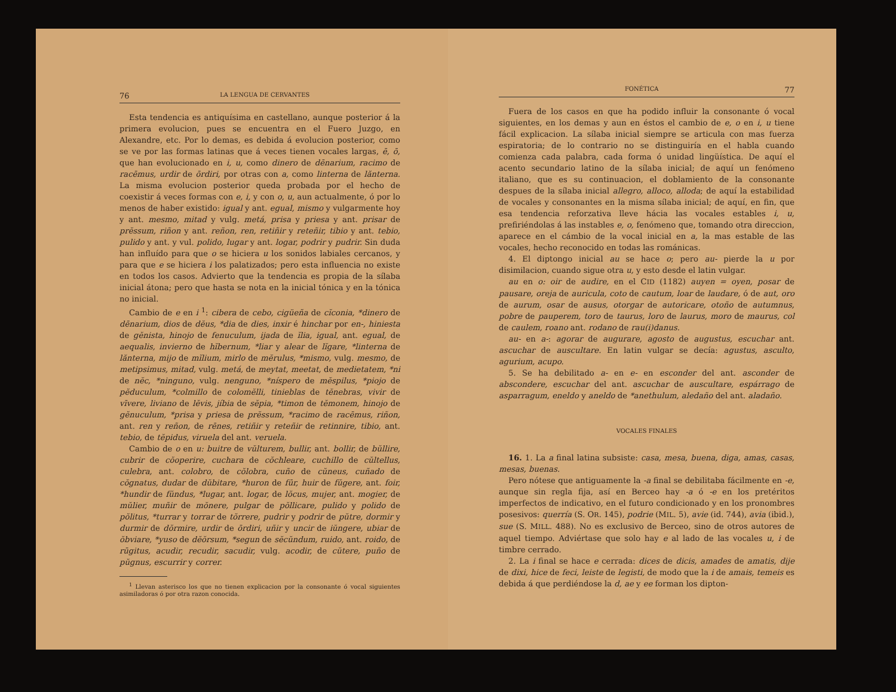76 LA LENGUA DE CERVANTES
Esta tendencia es antiquísima en castellano, aunque posterior á la primera evolucion, pues se encuentra en el Fuero Juzgo, en Alexandre, etc. Por lo demas, es debida á evolucion posterior, como se ve por las formas latinas que á veces tienen vocales largas, ē, ō, que han evolucionado en i, u, como dinero de dēnarium, racimo de racēmus, urdir de ōrdiri, por otras con a, como linterna de lănterna. La misma evolucion posterior queda probada por el hecho de coexistir á veces formas con e, i, y con o, u, aun actualmente, ó por lo menos de haber existido: igual y ant. egual, mismo y vulgarmente hoy y ant. mesmo, mitad y vulg. metá, prisa y priesa y ant. prisar de prĕssum, riñon y ant. reñon, ren, retiñir y reteñir, tibio y ant. tebio, pulido y ant. y vul. polido, lugar y ant. logar, podrir y pudrir. Sin duda han influído para que o se hiciera u los sonidos labiales cercanos, y para que e se hiciera i los palatizados; pero esta influencia no existe en todos los casos. Advierto que la tendencia es propia de la sílaba inicial átona; pero que hasta se nota en la inicial tónica y en la tónica no inicial.
Cambio de e en i <sup>1</sup>: cibera de cebo, cigüeña de cĭconia, *dinero de dēnarium, dios de dĕus, *dia de dies, inxir é hinchar por en-, hiniesta de gĕnista, hinojo de fenuculum, ijada de ĭlia, igual, ant. egual, de aequalis, invierno de hĭbernum, *liar y alear de lĭgare, *linterna de lănterna, mijo de mĭlium, mirlo de mĕrulus, *mismo, vulg. mesmo, de metipsimus, mitad, vulg. metá, de meytat, meetat, de medietatem, *ni de nĕc, *ninguno, vulg. nenguno, *níspero de mĕspilus, *piojo de pĕduculum, *colmillo de colomĕlli, tinieblas de tĕnebras, vivir de vīvere, liviano de lĕvis, jíbia de sĕpia, *timon de tĕmonem, hinojo de gĕnuculum, *prisa y priesa de prĕssum, *racimo de racēmus, riñon, ant. ren y reñon, de rēnes, retiñir y reteñir de retinnire, tibio, ant. tebio, de tĕpidus, viruela del ant. veruela.
Cambio de o en u: buitre de vŭlturem, bullir, ant. bollir, de bŭllire, cubrir de cŏoperire, cuchara de cŏchleare, cuchillo de cŭltellus, culebra, ant. colobro, de cŏlobra, cuño de cŭneus, cuñado de cŏgnatus, dudar de dŭbitare, *huron de fūr, huir de fŭgere, ant. foir, *hundir de fŭndus, *lugar, ant. logar, de lŏcus, mujer, ant. mogier, de mŭlier, muñir de mŏnere, pulgar de pŏllicare, pulido y polido de pŏlitus, *turrar y torrar de tŏrrere, pudrir y podrir de pŭtre, dormir y durmir de dŏrmire, urdir de ōrdiri, uñir y uncir de iŭngere, ubiar de ŏbviare, *yuso de dĕŏrsum, *segun de sĕcŭndum, ruido, ant. roido, de rūgitus, acudir, recudir, sacudir, vulg. acodir, de cŭtere, puño de pŭgnus, escurrir y correr.
<sup>1</sup> Llevan asterisco los que no tienen explicacion por la consonante ó vocal siguientes asimiladoras ó por otra razon conocida.
FONÉTICA 77
Fuera de los casos en que ha podido influir la consonante ó vocal siguientes, en los demas y aun en éstos el cambio de e, o en i, u tiene fácil explicacion. La sílaba inicial siempre se articula con mas fuerza espiratoria; de lo contrario no se distinguiría en el habla cuando comienza cada palabra, cada forma ó unidad lingüística. De aquí el acento secundario latino de la sílaba inicial; de aquí un fenómeno italiano, que es su continuacion, el doblamiento de la consonante despues de la sílaba inicial allegro, alloco, alloda; de aquí la estabilidad de vocales y consonantes en la misma sílaba inicial; de aquí, en fin, que esa tendencia reforzativa lleve hácia las vocales estables i, u, prefiriéndolas á las instables e, o, fenómeno que, tomando otra direccion, aparece en el cámbio de la vocal inicial en a, la mas estable de las vocales, hecho reconocido en todas las románicas.
4. El diptongo inicial au se hace o; pero au- pierde la u por disimilacion, cuando sigue otra u, y esto desde el latin vulgar.
au en o: oir de audire, en el CID (1182) auyen = oyen, posar de pausare, oreja de auricula, coto de cautum, loar de laudare, ó de aut, oro de aurum, osar de ausus, otorgar de autoricare, otoño de autumnus, pobre de pauperem, toro de taurus, loro de laurus, moro de maurus, col de caulem, roano ant. rodano de rau(i)danus.
au- en a-: agorar de augurare, agosto de augustus, escuchar ant. ascuchar de auscultare. En latin vulgar se decía: agustus, asculto, agurium, acupo.
5. Se ha debilitado a- en e- en esconder del ant. asconder de abscondere, escuchar del ant. ascuchar de auscultare, espárrago de asparragum, eneldo y aneldo de *anethulum, aledaño del ant. aladaño.
VOCALES FINALES
16. 1. La a final latina subsiste: casa, mesa, buena, diga, amas, casas, mesas, buenas.
Pero nótese que antiguamente la -a final se debilitaba fácilmente en -e, aunque sin regla fija, así en Berceo hay -a ó -e en los pretéritos imperfectos de indicativo, en el futuro condicionado y en los pronombres posesivos: querría (S. OR. 145), podrie (MIL. 5), avie (id. 744), avia (ibid.), sue (S. MILL. 488). No es exclusivo de Berceo, sino de otros autores de aquel tiempo. Adviértase que solo hay e al lado de las vocales u, i de timbre cerrado.
2. La i final se hace e cerrada: dices de dicis, amades de amatis, dije de dixi, hice de feci, leiste de legisti, de modo que la i de amais, temeis es debida á que perdiéndose la d, ae y ee forman los dipton-